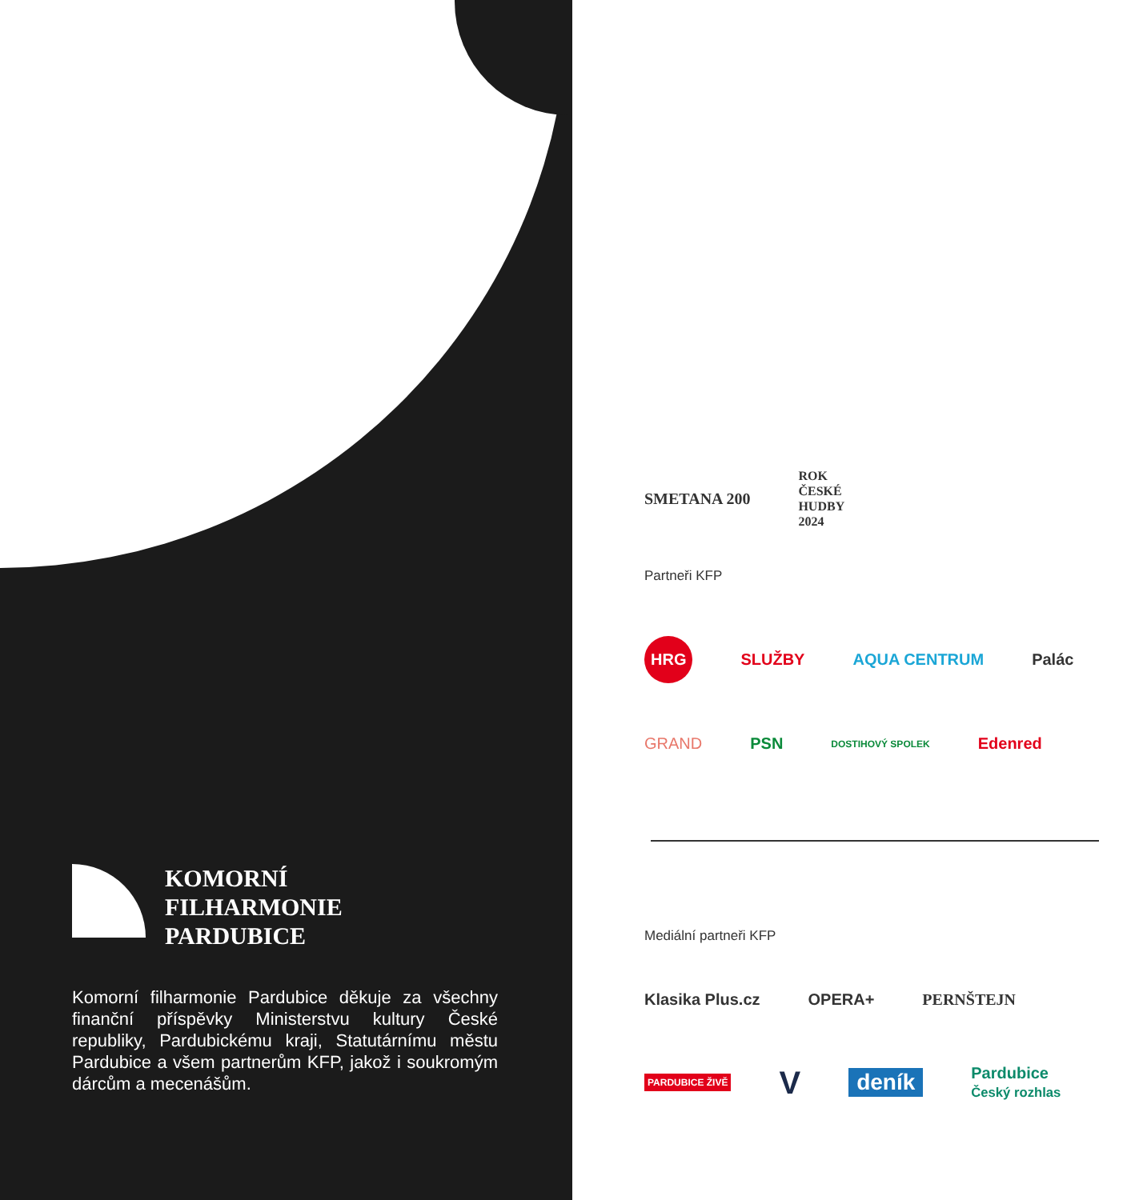KOMORNÍ
FILHARMONIE
PARDUBICE
Komorní filharmonie Pardubice děkuje za všechny finanční příspěvky Ministerstvu kultury České republiky, Pardubickému kraji, Statutárnímu městu Pardubice a všem partnerům KFP, jakož i soukromým dárcům a mecenášům.
SMETANA 200 ROK
ČESKÉ
HUDBY
2024
Partneři KFP
HRG SLUŽBY AQUA CENTRUM Palác
GRAND PSN DOSTIHOVÝ SPOLEK Edenred
Mediální partneři KFP
Klasika Plus.cz OPERA+ PERNŠTEJN
PARDUBICE ŽIVĚ V deník Pardubice
Český rozhlas